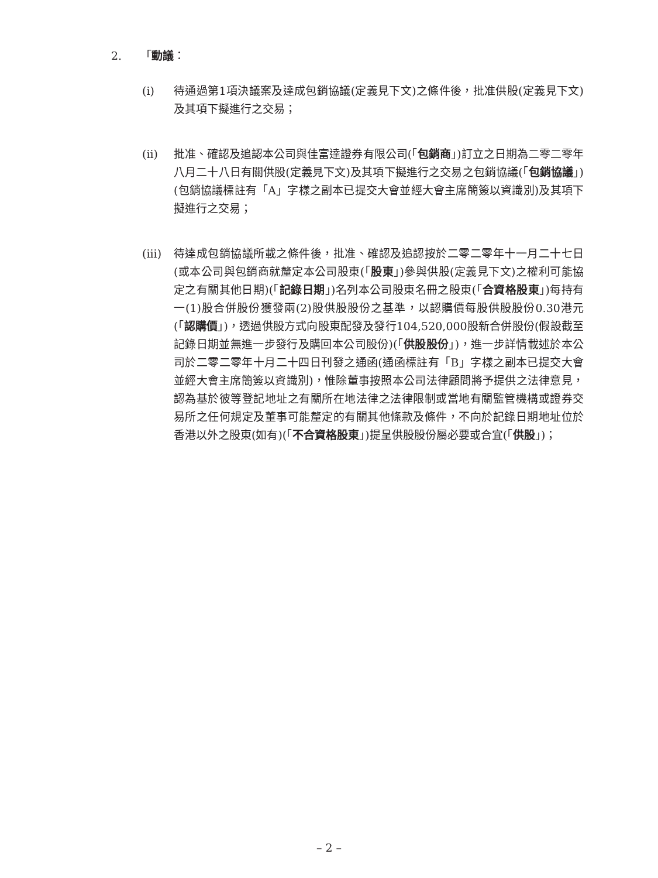2. 「動議：
(i) 待通過第1項決議案及達成包銷協議(定義見下文)之條件後，批准供股(定義見下文)及其項下擬進行之交易；
(ii) 批准、確認及追認本公司與佳富達證券有限公司(「包銷商」)訂立之日期為二零二零年八月二十八日有關供股(定義見下文)及其項下擬進行之交易之包銷協議(「包銷協議」)(包銷協議標註有「A」字樣之副本已提交大會並經大會主席簡簽以資識別)及其項下擬進行之交易；
(iii)
待達成包銷協議所載之條件後，批准、確認及追認按於二零二零年十一月二十七日(或本公司與包銷商就釐定本公司股東(「股東」)參與供股(定義見下文)之權利可能協定之有關其他日期)(「記錄日期」)名列本公司股東名冊之股東(「合資格股東」)每持有一(1)股合併股份獲發兩(2)股供股股份之基準，以認購價每股供股股份0.30港元(「認購價」)，透過供股方式向股東配發及發行104,520,000股新合併股份(假設截至記錄日期並無進一步發行及購回本公司股份)(「供股股份」)，進一步詳情載述於本公司於二零二零年十月二十四日刊發之通函(通函標註有「B」字樣之副本已提交大會並經大會主席簡簽以資識別)，惟除董事按照本公司法律顧問將予提供之法律意見，認為基於彼等登記地址之有關所在地法律之法律限制或當地有關監管機構或證券交易所之任何規定及董事可能釐定的有關其他條款及條件，不向於記錄日期地址位於香港以外之股東(如有)(「不合資格股東」)提呈供股股份屬必要或合宜(「供股」)；
– 2 –